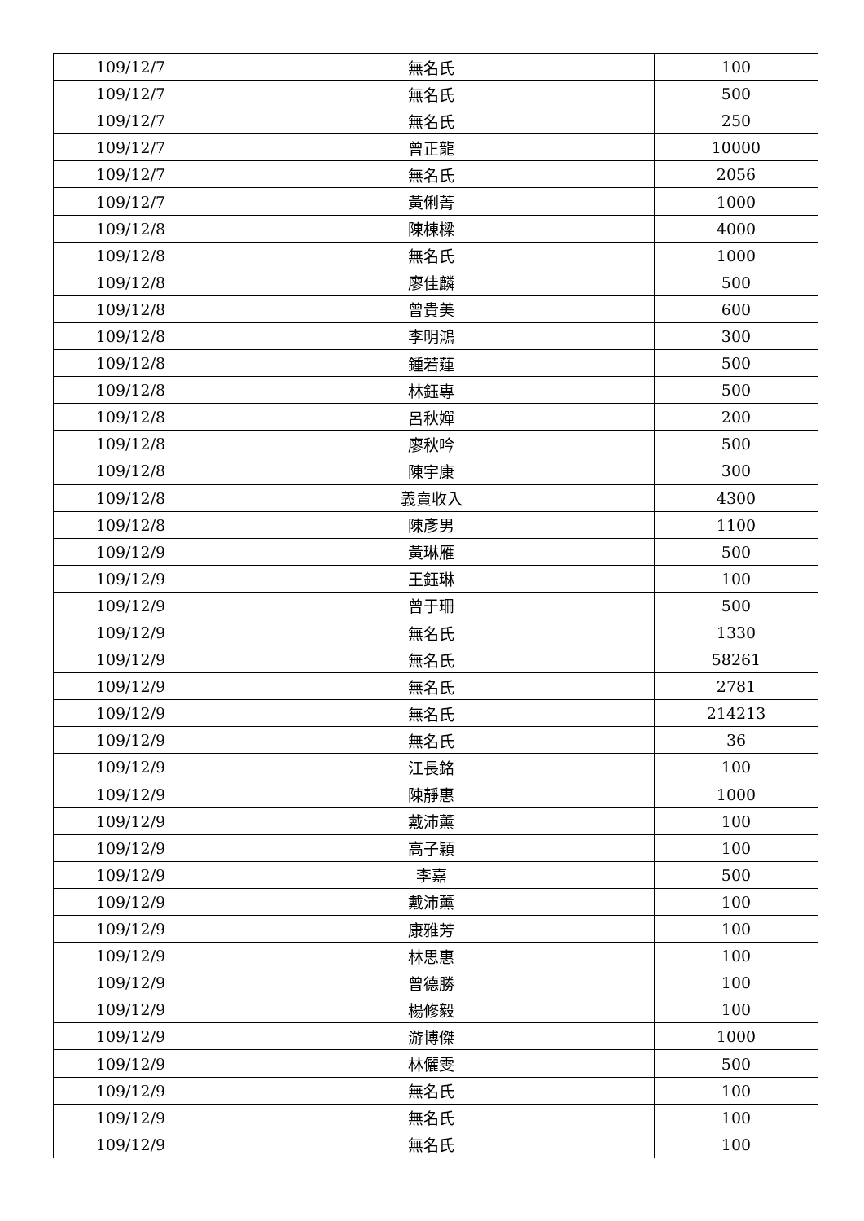| 109/12/7 | 無名氏 | 100 |
| 109/12/7 | 無名氏 | 500 |
| 109/12/7 | 無名氏 | 250 |
| 109/12/7 | 曾正龍 | 10000 |
| 109/12/7 | 無名氏 | 2056 |
| 109/12/7 | 黃俐菁 | 1000 |
| 109/12/8 | 陳棟樑 | 4000 |
| 109/12/8 | 無名氏 | 1000 |
| 109/12/8 | 廖佳麟 | 500 |
| 109/12/8 | 曾貴美 | 600 |
| 109/12/8 | 李明鴻 | 300 |
| 109/12/8 | 鍾若蓮 | 500 |
| 109/12/8 | 林鈺專 | 500 |
| 109/12/8 | 呂秋嬋 | 200 |
| 109/12/8 | 廖秋吟 | 500 |
| 109/12/8 | 陳宇康 | 300 |
| 109/12/8 | 義賣收入 | 4300 |
| 109/12/8 | 陳彥男 | 1100 |
| 109/12/9 | 黃琳雁 | 500 |
| 109/12/9 | 王鈺琳 | 100 |
| 109/12/9 | 曾于珊 | 500 |
| 109/12/9 | 無名氏 | 1330 |
| 109/12/9 | 無名氏 | 58261 |
| 109/12/9 | 無名氏 | 2781 |
| 109/12/9 | 無名氏 | 214213 |
| 109/12/9 | 無名氏 | 36 |
| 109/12/9 | 江長銘 | 100 |
| 109/12/9 | 陳靜惠 | 1000 |
| 109/12/9 | 戴沛薰 | 100 |
| 109/12/9 | 高子穎 | 100 |
| 109/12/9 | 李嘉 | 500 |
| 109/12/9 | 戴沛薰 | 100 |
| 109/12/9 | 康雅芳 | 100 |
| 109/12/9 | 林思惠 | 100 |
| 109/12/9 | 曾德勝 | 100 |
| 109/12/9 | 楊修毅 | 100 |
| 109/12/9 | 游博傑 | 1000 |
| 109/12/9 | 林儷雯 | 500 |
| 109/12/9 | 無名氏 | 100 |
| 109/12/9 | 無名氏 | 100 |
| 109/12/9 | 無名氏 | 100 |